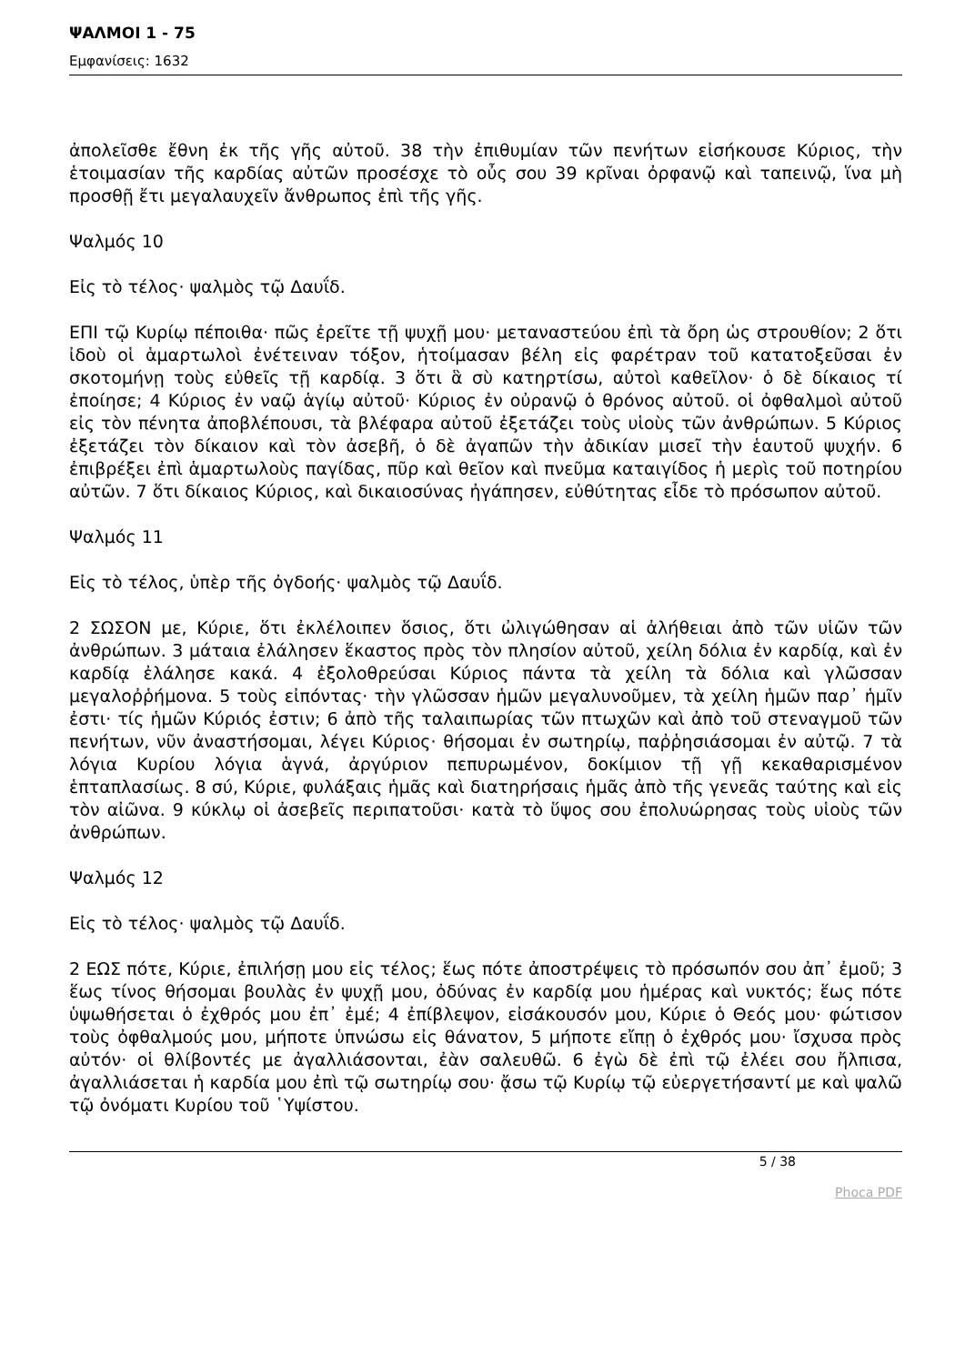ΨΑΛΜΟΙ 1 - 75
Εμφανίσεις: 1632
ἀπολεῖσθε ἔθνη ἐκ τῆς γῆς αὐτοῦ. 38 τὴν ἐπιθυμίαν τῶν πενήτων εἰσήκουσε Κύριος, τὴν ἑτοιμασίαν τῆς καρδίας αὐτῶν προσέσχε τὸ οὖς σου 39 κρῖναι ὀρφανῷ καὶ ταπεινῷ, ἵνα μὴ προσθῇ ἔτι μεγαλαυχεῖν ἄνθρωπος ἐπὶ τῆς γῆς.
Ψαλμός 10
Εἰς τὸ τέλος· ψαλμὸς τῷ Δαυΐδ.
ΕΠΙ τῷ Κυρίῳ πέποιθα· πῶς ἐρεῖτε τῇ ψυχῇ μου· μεταναστεύου ἐπὶ τὰ ὄρη ὡς στρουθίον; 2 ὅτι ἰδοὺ οἱ ἁμαρτωλοὶ ἐνέτειναν τόξον, ἡτοίμασαν βέλη εἰς φαρέτραν τοῦ κατατοξεῦσαι ἐν σκοτομήνῃ τοὺς εὐθεῖς τῇ καρδίᾳ. 3 ὅτι ἃ σὺ κατηρτίσω, αὐτοὶ καθεῖλον· ὁ δὲ δίκαιος τί ἐποίησε; 4 Κύριος ἐν ναῷ ἁγίῳ αὐτοῦ· Κύριος ἐν οὐρανῷ ὁ θρόνος αὐτοῦ. οἱ ὀφθαλμοὶ αὐτοῦ εἰς τὸν πένητα ἀποβλέπουσι, τὰ βλέφαρα αὐτοῦ ἐξετάζει τοὺς υἱοὺς τῶν ἀνθρώπων. 5 Κύριος ἐξετάζει τὸν δίκαιον καὶ τὸν ἀσεβῆ, ὁ δὲ ἀγαπῶν τὴν ἀδικίαν μισεῖ τὴν ἑαυτοῦ ψυχήν. 6 ἐπιβρέξει ἐπὶ ἁμαρτωλοὺς παγίδας, πῦρ καὶ θεῖον καὶ πνεῦμα καταιγίδος ἡ μερὶς τοῦ ποτηρίου αὐτῶν. 7 ὅτι δίκαιος Κύριος, καὶ δικαιοσύνας ἠγάπησεν, εὐθύτητας εἶδε τὸ πρόσωπον αὐτοῦ.
Ψαλμός 11
Εἰς τὸ τέλος, ὑπὲρ τῆς ὀγδοής· ψαλμὸς τῷ Δαυΐδ.
2 ΣΩΣΟΝ με, Κύριε, ὅτι ἐκλέλοιπεν ὅσιος, ὅτι ὠλιγώθησαν αἱ ἀλήθειαι ἀπὸ τῶν υἱῶν τῶν ἀνθρώπων. 3 μάταια ἐλάλησεν ἕκαστος πρὸς τὸν πλησίον αὐτοῦ, χείλη δόλια ἐν καρδίᾳ, καὶ ἐν καρδίᾳ ἐλάλησε κακά. 4 ἐξολοθρεύσαι Κύριος πάντα τὰ χείλη τὰ δόλια καὶ γλῶσσαν μεγαλοῤῥήμονα. 5 τοὺς εἰπόντας· τὴν γλῶσσαν ἡμῶν μεγαλυνοῦμεν, τὰ χείλη ἡμῶν παρ᾿ ἡμῖν ἐστι· τίς ἡμῶν Κύριός ἐστιν; 6 ἀπὸ τῆς ταλαιπωρίας τῶν πτωχῶν καὶ ἀπὸ τοῦ στεναγμοῦ τῶν πενήτων, νῦν ἀναστήσομαι, λέγει Κύριος· θήσομαι ἐν σωτηρίῳ, παῤῥησιάσομαι ἐν αὐτῷ. 7 τὰ λόγια Κυρίου λόγια ἁγνά, ἀργύριον πεπυρωμένον, δοκίμιον τῇ γῇ κεκαθαρισμένον ἑπταπλασίως. 8 σύ, Κύριε, φυλάξαις ἡμᾶς καὶ διατηρήσαις ἡμᾶς ἀπὸ τῆς γενεᾶς ταύτης καὶ εἰς τὸν αἰῶνα. 9 κύκλῳ οἱ ἀσεβεῖς περιπατοῦσι· κατὰ τὸ ὕψος σου ἐπολυώρησας τοὺς υἱοὺς τῶν ἀνθρώπων.
Ψαλμός 12
Εἰς τὸ τέλος· ψαλμὸς τῷ Δαυΐδ.
2 ΕΩΣ πότε, Κύριε, ἐπιλήσῃ μου εἰς τέλος; ἕως πότε ἀποστρέψεις τὸ πρόσωπόν σου ἀπ᾿ ἐμοῦ; 3 ἕως τίνος θήσομαι βουλὰς ἐν ψυχῇ μου, ὀδύνας ἐν καρδίᾳ μου ἡμέρας καὶ νυκτός; ἕως πότε ὑψωθήσεται ὁ ἐχθρός μου ἐπ᾿ ἐμέ; 4 ἐπίβλεψον, εἰσάκουσόν μου, Κύριε ὁ Θεός μου· φώτισον τοὺς ὀφθαλμούς μου, μήποτε ὑπνώσω εἰς θάνατον, 5 μήποτε εἴπῃ ὁ ἐχθρός μου· ἴσχυσα πρὸς αὐτόν· οἱ θλίβοντές με ἀγαλλιάσονται, ἐὰν σαλευθῶ. 6 ἐγὼ δὲ ἐπὶ τῷ ἐλέει σου ἤλπισα, ἀγαλλιάσεται ἡ καρδία μου ἐπὶ τῷ σωτηρίῳ σου· ᾄσω τῷ Κυρίῳ τῷ εὐεργετήσαντί με καὶ ψαλῶ τῷ ὀνόματι Κυρίου τοῦ ῾Υψίστου.
5 / 38
Phoca PDF